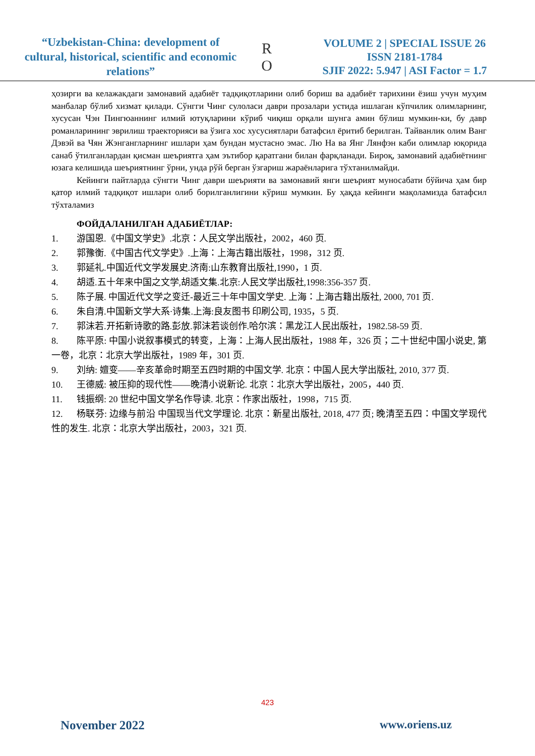“Uzbekistan-China: development of cultural, historical, scientific and economic relations”
R
O
VOLUME 2 | SPECIAL ISSUE 26
ISSN 2181-1784
SJIF 2022: 5.947 | ASI Factor = 1.7
ҳозирги ва келажакдаги замонавий адабиёт тадқиқотларини олиб бориш ва адабиёт тарихини ёзиш учун муҳим манбалар бўлиб хизмат қилади. Сўнгги Чинг сулоласи даври прозалари устида ишлаган кўпчилик олимларнинг, хусусан Чэн Пингюаннинг илмий ютуқларини кўриб чиқиш орқали шунга амин бўлиш мумкин-ки, бу давр романларининг эврилиш траекторияси ва ўзига хос хусусиятлари батафсил ёритиб берилган. Тайванлик олим Ванг Дэвэй ва Чян Жэнгангларнинг ишлари ҳам бундан мустасно эмас. Лю На ва Янг Лянфэн каби олимлар юқорида санаб ўтилганлардан қисман шеъриятга ҳам эътибор қаратгани билан фарқланади. Бироқ, замонавий адабиётнинг юзага келишида шеъриятнинг ўрни, унда рўй берган ўзгариш жараёнларига тўхтанилмайди.
Кейинги пайтларда сўнгги Чинг даври шеърияти ва замонавий янги шеърият муносабати бўйича ҳам бир қатор илмий тадқиқот ишлари олиб борилганлигини кўриш мумкин. Бу ҳақда кейинги мақоламизда батафсил тўхталамиз
ФОЙДАЛАНИЛГАН АДАБИЁТЛАР:
1. 游国恩.《中国文学史》.北京：人民文学出版社，2002，460 页.
2. 郭豫衡.《中国古代文学史》.上海：上海古籍出版社，1998，312 页.
3. 郭延礼.中国近代文学发展史.济南:山东教育出版社,1990，1 页.
4. 胡适.五十年来中国之文学,胡适文集.北京:人民文学出版社,1998:356-357 页.
5. 陈子展. 中国近代文学之变迁-最近三十年中国文学史. 上海：上海古籍出版社, 2000, 701 页.
6. 朱自清.中国新文学大系·诗集.上海:良友图书 印刷公司, 1935，5 页.
7. 郭沫若.开拓新诗歌的路.彭放.郭沫若谈创作.哈尔滨：黑龙江人民出版社，1982.58-59 页.
8. 陈平原: 中国小说叙事模式的转变，上海：上海人民出版社，1988 年，326 页；二十世纪中国小说史, 第一卷，北京：北京大学出版社，1989 年，301 页.
9. 刘纳: 嬗变——辛亥革命时期至五四时期的中国文学. 北京：中国人民大学出版社, 2010, 377 页.
10. 王德威: 被压抑的现代性——晚清小说新论. 北京：北京大学出版社，2005，440 页.
11. 钱振纲: 20 世纪中国文学名作导读. 北京：作家出版社，1998，715 页.
12. 杨联芬: 边缘与前沿 中国现当代文学理论. 北京：新星出版社, 2018, 477 页; 晚清至五四：中国文学现代性的发生. 北京：北京大学出版社，2003，321 页.
423
November 2022 www.oriens.uz